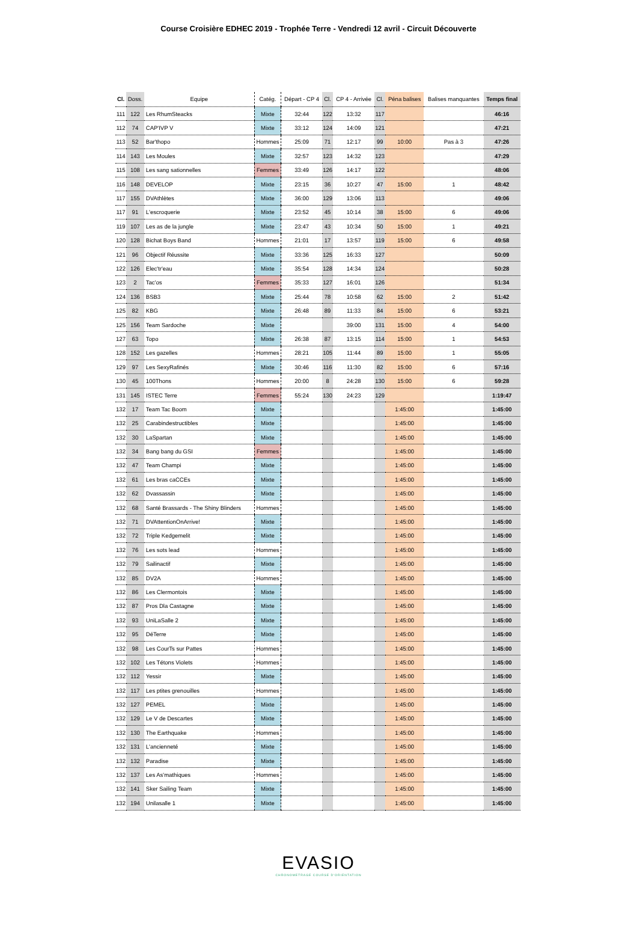Course Croisière EDHEC 2019 - Trophée Terre - Vendredi 12 avril - Circuit Découverte
| Cl. | Doss. | Equipe | Catég. | Départ - CP 4 | Cl. | CP 4 - Arrivée | Cl. | Péna balises | Balises manquantes | Temps final |
| --- | --- | --- | --- | --- | --- | --- | --- | --- | --- | --- |
| 111 | 122 | Les RhumSteacks | Mixte | 32:44 | 122 | 13:32 | 117 | | | 46:16 |
| 112 | 74 | CAP'IVP V | Mixte | 33:12 | 124 | 14:09 | 121 | | | 47:21 |
| 113 | 52 | Bar'thopo | Hommes | 25:09 | 71 | 12:17 | 99 | 10:00 | Pas à 3 | 47:26 |
| 114 | 143 | Les Moules | Mixte | 32:57 | 123 | 14:32 | 123 | | | 47:29 |
| 115 | 108 | Les sang sationnelles | Femmes | 33:49 | 126 | 14:17 | 122 | | | 48:06 |
| 116 | 148 | DEVELOP | Mixte | 23:15 | 36 | 10:27 | 47 | 15:00 | 1 | 48:42 |
| 117 | 155 | DVAthlètes | Mixte | 36:00 | 129 | 13:06 | 113 | | | 49:06 |
| 117 | 91 | L'escroquerie | Mixte | 23:52 | 45 | 10:14 | 38 | 15:00 | 6 | 49:06 |
| 119 | 107 | Les as de la jungle | Mixte | 23:47 | 43 | 10:34 | 50 | 15:00 | 1 | 49:21 |
| 120 | 128 | Bichat Boys Band | Hommes | 21:01 | 17 | 13:57 | 119 | 15:00 | 6 | 49:58 |
| 121 | 96 | Objectif Réussite | Mixte | 33:36 | 125 | 16:33 | 127 | | | 50:09 |
| 122 | 126 | Elec'tr'eau | Mixte | 35:54 | 128 | 14:34 | 124 | | | 50:28 |
| 123 | 2 | Tac'os | Femmes | 35:33 | 127 | 16:01 | 126 | | | 51:34 |
| 124 | 136 | BSB3 | Mixte | 25:44 | 78 | 10:58 | 62 | 15:00 | 2 | 51:42 |
| 125 | 82 | KBG | Mixte | 26:48 | 89 | 11:33 | 84 | 15:00 | 6 | 53:21 |
| 125 | 156 | Team Sardoche | Mixte | | | 39:00 | 131 | 15:00 | 4 | 54:00 |
| 127 | 63 | Topo | Mixte | 26:38 | 87 | 13:15 | 114 | 15:00 | 1 | 54:53 |
| 128 | 152 | Les gazelles | Hommes | 28:21 | 105 | 11:44 | 89 | 15:00 | 1 | 55:05 |
| 129 | 97 | Les SexyRafinés | Mixte | 30:46 | 116 | 11:30 | 82 | 15:00 | 6 | 57:16 |
| 130 | 45 | 100Thons | Hommes | 20:00 | 8 | 24:28 | 130 | 15:00 | 6 | 59:28 |
| 131 | 145 | ISTEC Terre | Femmes | 55:24 | 130 | 24:23 | 129 | | | 1:19:47 |
| 132 | 17 | Team Tac Boom | Mixte | | | | | 1:45:00 | | 1:45:00 |
| 132 | 25 | Carabindestructibles | Mixte | | | | | 1:45:00 | | 1:45:00 |
| 132 | 30 | LaSpartan | Mixte | | | | | 1:45:00 | | 1:45:00 |
| 132 | 34 | Bang bang du GSI | Femmes | | | | | 1:45:00 | | 1:45:00 |
| 132 | 47 | Team Champi | Mixte | | | | | 1:45:00 | | 1:45:00 |
| 132 | 61 | Les bras caCCEs | Mixte | | | | | 1:45:00 | | 1:45:00 |
| 132 | 62 | Dvassassin | Mixte | | | | | 1:45:00 | | 1:45:00 |
| 132 | 68 | Santé Brassards - The Shiny Blinders | Hommes | | | | | 1:45:00 | | 1:45:00 |
| 132 | 71 | DVAttentionOnArrive! | Mixte | | | | | 1:45:00 | | 1:45:00 |
| 132 | 72 | Triple Kedgemelit | Mixte | | | | | 1:45:00 | | 1:45:00 |
| 132 | 76 | Les sots lead | Hommes | | | | | 1:45:00 | | 1:45:00 |
| 132 | 79 | Sailinactif | Mixte | | | | | 1:45:00 | | 1:45:00 |
| 132 | 85 | DV2A | Hommes | | | | | 1:45:00 | | 1:45:00 |
| 132 | 86 | Les Clermontois | Mixte | | | | | 1:45:00 | | 1:45:00 |
| 132 | 87 | Pros Dla Castagne | Mixte | | | | | 1:45:00 | | 1:45:00 |
| 132 | 93 | UniLaSalle 2 | Mixte | | | | | 1:45:00 | | 1:45:00 |
| 132 | 95 | DéTerre | Mixte | | | | | 1:45:00 | | 1:45:00 |
| 132 | 98 | Les CourTs sur Pattes | Hommes | | | | | 1:45:00 | | 1:45:00 |
| 132 | 102 | Les Tétons Violets | Hommes | | | | | 1:45:00 | | 1:45:00 |
| 132 | 112 | Yessir | Mixte | | | | | 1:45:00 | | 1:45:00 |
| 132 | 117 | Les ptites grenouilles | Hommes | | | | | 1:45:00 | | 1:45:00 |
| 132 | 127 | PEMEL | Mixte | | | | | 1:45:00 | | 1:45:00 |
| 132 | 129 | Le V de Descartes | Mixte | | | | | 1:45:00 | | 1:45:00 |
| 132 | 130 | The Earthquake | Hommes | | | | | 1:45:00 | | 1:45:00 |
| 132 | 131 | L'ancienneté | Mixte | | | | | 1:45:00 | | 1:45:00 |
| 132 | 132 | Paradise | Mixte | | | | | 1:45:00 | | 1:45:00 |
| 132 | 137 | Les As'mathiques | Hommes | | | | | 1:45:00 | | 1:45:00 |
| 132 | 141 | Sker Sailing Team | Mixte | | | | | 1:45:00 | | 1:45:00 |
| 132 | 194 | Unilasalle 1 | Mixte | | | | | 1:45:00 | | 1:45:00 |
EVASIO
CHRONOMETRAGE COURSE D'ORIENTATION